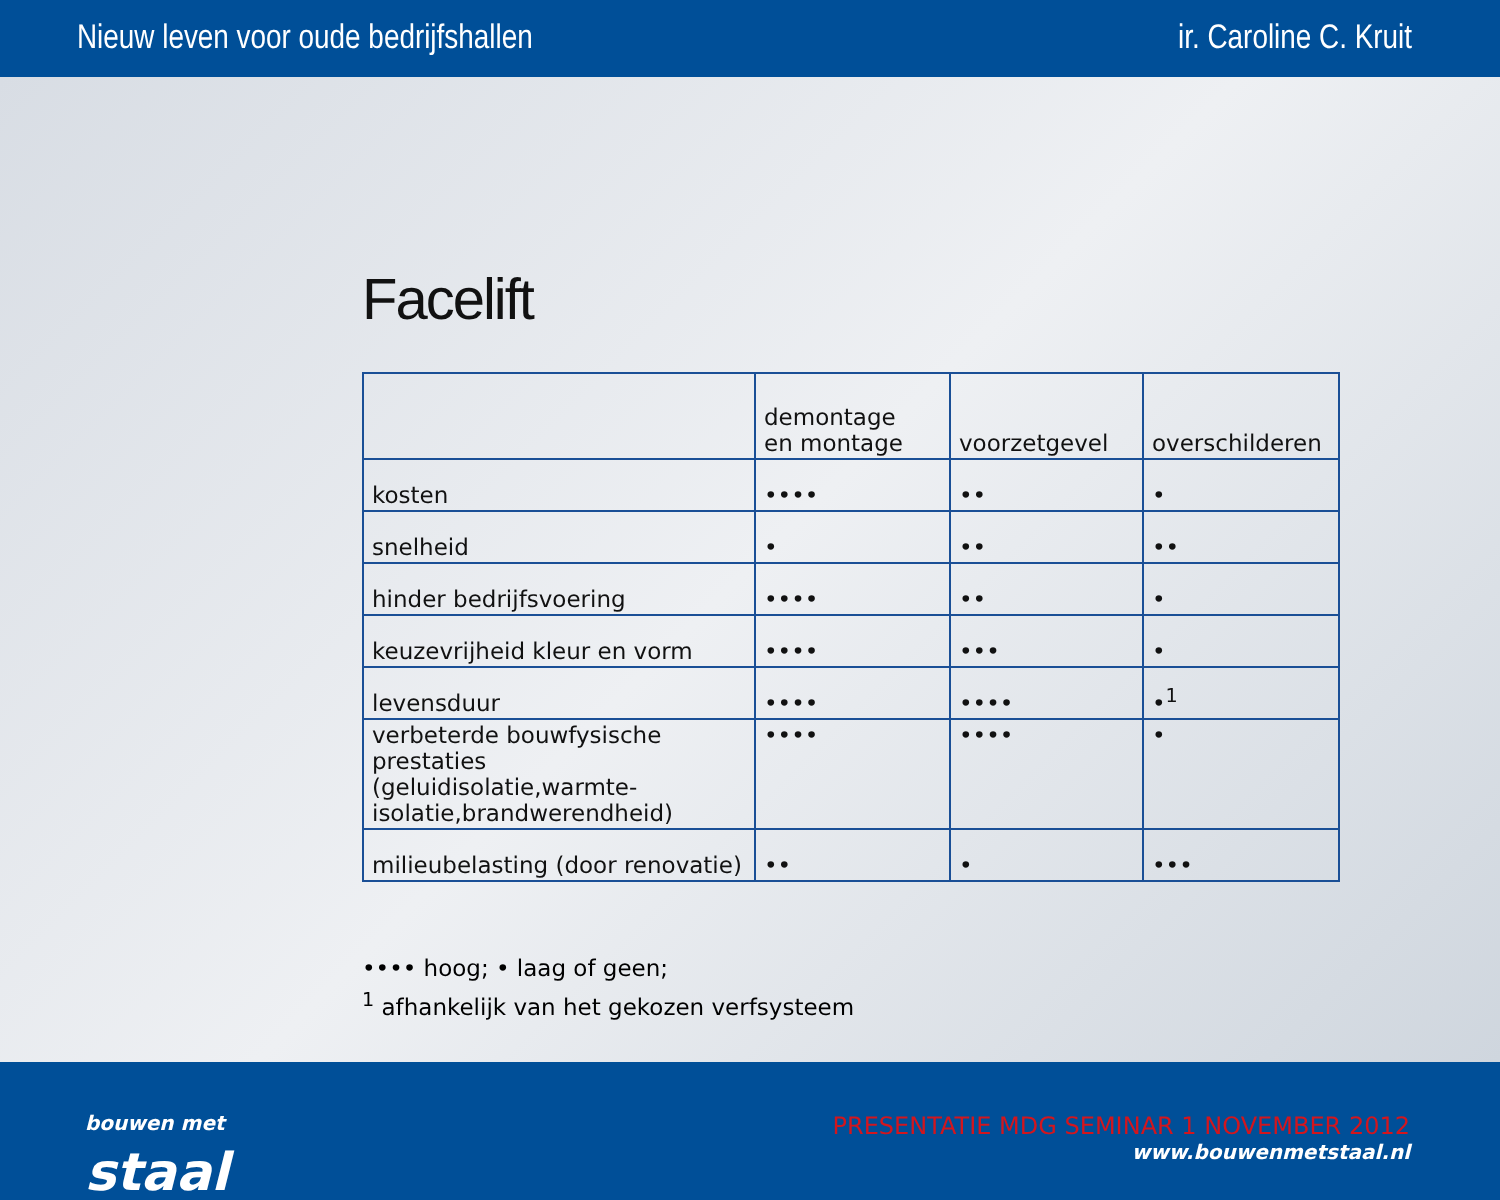Nieuw leven voor oude bedrijfshallen ir. Caroline C. Kruit
Facelift
| | demontage en montage | voorzetgevel | overschilderen |
| --- | --- | --- | --- |
| kosten | •••• | •• | • |
| snelheid | • | •• | •• |
| hinder bedrijfsvoering | •••• | •• | • |
| keuzevrijheid kleur en vorm | •••• | ••• | • |
| levensduur | •••• | •••• | •<sup>1</sup> |
| verbeterde bouwfysische prestaties (geluidisolatie,warmte-isolatie,brandwerendheid) | •••• | •••• | • |
| milieubelasting (door renovatie) | •• | • | ••• |
•••• hoog; • laag of geen;
<sup>1</sup> afhankelijk van het gekozen verfsysteem
bouwen met
staal
PRESENTATIE MDG SEMINAR 1 NOVEMBER 2012
www.bouwenmetstaal.nl